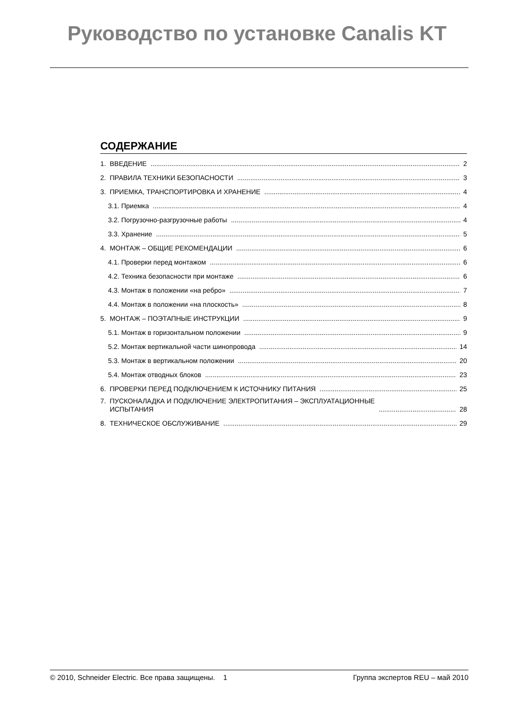Руководство по установке Canalis KT
СОДЕРЖАНИЕ
1. ВВЕДЕНИЕ 2
2. ПРАВИЛА ТЕХНИКИ БЕЗОПАСНОСТИ 3
3. ПРИЕМКА, ТРАНСПОРТИРОВКА И ХРАНЕНИЕ 4
3.1. Приемка 4
3.2. Погрузочно-разгрузочные работы 4
3.3. Хранение 5
4. МОНТАЖ – ОБЩИЕ РЕКОМЕНДАЦИИ 6
4.1. Проверки перед монтажом 6
4.2. Техника безопасности при монтаже 6
4.3. Монтаж в положении «на ребро» 7
4.4. Монтаж в положении «на плоскость» 8
5. МОНТАЖ – ПОЭТАПНЫЕ ИНСТРУКЦИИ 9
5.1. Монтаж в горизонтальном положении 9
5.2. Монтаж вертикальной части шинопровода 14
5.3. Монтаж в вертикальном положении 20
5.4. Монтаж отводных блоков 23
6. ПРОВЕРКИ ПЕРЕД ПОДКЛЮЧЕНИЕМ К ИСТОЧНИКУ ПИТАНИЯ 25
7. ПУСКОНАЛАДКА И ПОДКЛЮЧЕНИЕ ЭЛЕКТРОПИТАНИЯ – ЭКСПЛУАТАЦИОННЫЕ
ИСПЫТАНИЯ 28
8. ТЕХНИЧЕСКОЕ ОБСЛУЖИВАНИЕ 29
© 2010, Schneider Electric. Все права защищены. 1 Группа экспертов REU – май 2010